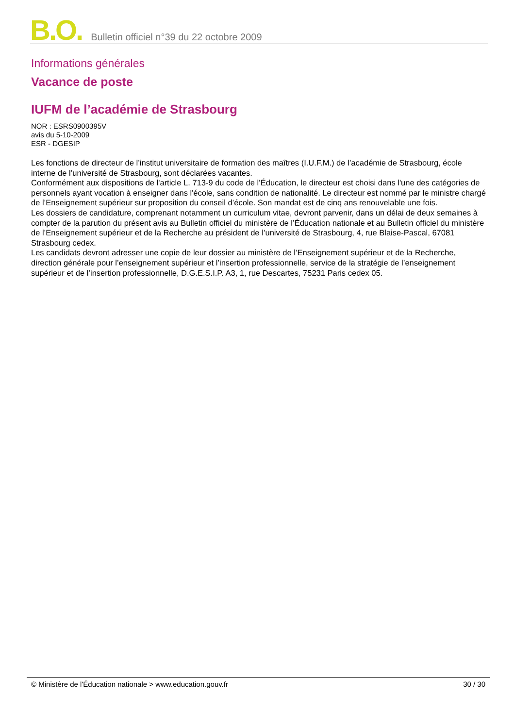B.O. Bulletin officiel n°39 du 22 octobre 2009
Informations générales
Vacance de poste
IUFM de l’académie de Strasbourg
NOR : ESRS0900395V
avis du 5-10-2009
ESR - DGESIP
Les fonctions de directeur de l’institut universitaire de formation des maîtres (I.U.F.M.) de l’académie de Strasbourg, école interne de l’université de Strasbourg, sont déclarées vacantes.
Conformément aux dispositions de l'article L. 713-9 du code de l’Éducation, le directeur est choisi dans l'une des catégories de personnels ayant vocation à enseigner dans l'école, sans condition de nationalité. Le directeur est nommé par le ministre chargé de l’Enseignement supérieur sur proposition du conseil d’école. Son mandat est de cinq ans renouvelable une fois.
Les dossiers de candidature, comprenant notamment un curriculum vitae, devront parvenir, dans un délai de deux semaines à compter de la parution du présent avis au Bulletin officiel du ministère de l’Éducation nationale et au Bulletin officiel du ministère de l’Enseignement supérieur et de la Recherche au président de l’université de Strasbourg, 4, rue Blaise-Pascal, 67081 Strasbourg cedex.
Les candidats devront adresser une copie de leur dossier au ministère de l’Enseignement supérieur et de la Recherche, direction générale pour l’enseignement supérieur et l’insertion professionnelle, service de la stratégie de l’enseignement supérieur et de l’insertion professionnelle, D.G.E.S.I.P. A3, 1, rue Descartes, 75231 Paris cedex 05.
© Ministère de l'Éducation nationale > www.education.gouv.fr 30 / 30